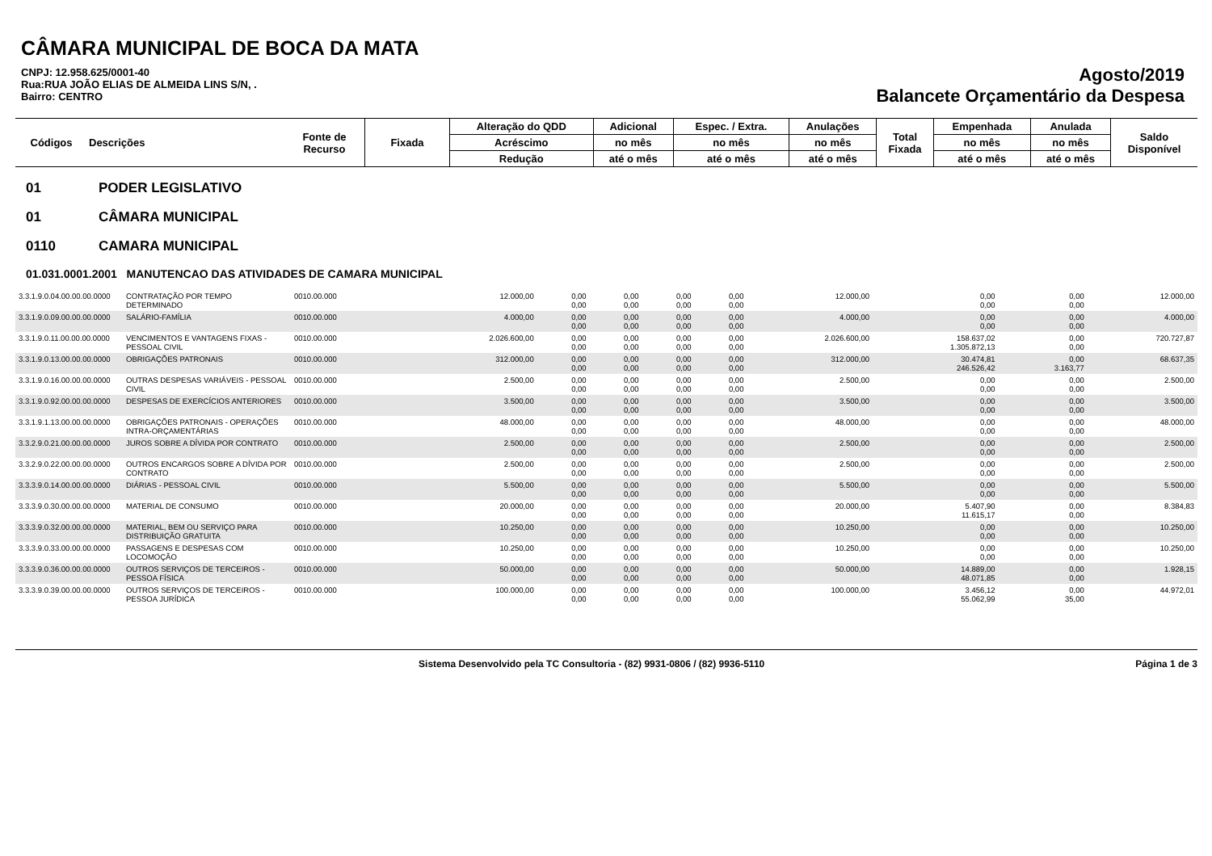CÂMARA MUNICIPAL DE BOCA DA MATA
CNPJ: 12.958.625/0001-40
Rua:RUA JOÃO ELIAS DE ALMEIDA LINS S/N, .
Bairro: CENTRO
Agosto/2019
Balancete Orçamentário da Despesa
| Códigos | Descrições | Fonte de Recurso | Fixada | Alteração do QDD | Adicional | Espec. / Extra. | Anulações | Total Fixada | Empenhada | Anulada | Saldo Disponível |
| | | | | Acréscimo | no mês | no mês | no mês | | no mês | no mês | |
| | | | | Redução | até o mês | até o mês | até o mês | | até o mês | até o mês | |
01 PODER LEGISLATIVO
01 CÂMARA MUNICIPAL
0110 CAMARA MUNICIPAL
01.031.0001.2001 MANUTENCAO DAS ATIVIDADES DE CAMARA MUNICIPAL
| 3.3.1.9.0.04.00.00.00.0000 | CONTRATAÇÃO POR TEMPO DETERMINADO | 0010.00.000 | 12.000,00 | 0,00 0,00 | 0,00 0,00 | 0,00 0,00 | 0,00 0,00 | 12.000,00 | 0,00 0,00 | 0,00 0,00 | 12.000,00 |
| 3.3.1.9.0.09.00.00.00.0000 | SALÁRIO-FAMÍLIA | 0010.00.000 | 4.000,00 | 0,00 0,00 | 0,00 0,00 | 0,00 0,00 | 0,00 0,00 | 4.000,00 | 0,00 0,00 | 0,00 0,00 | 4.000,00 |
| 3.3.1.9.0.11.00.00.00.0000 | VENCIMENTOS E VANTAGENS FIXAS - PESSOAL CIVIL | 0010.00.000 | 2.026.600,00 | 0,00 0,00 | 0,00 0,00 | 0,00 0,00 | 0,00 0,00 | 2.026.600,00 | 158.637,02 1.305.872,13 | 0,00 0,00 | 720.727,87 |
| 3.3.1.9.0.13.00.00.00.0000 | OBRIGAÇÕES PATRONAIS | 0010.00.000 | 312.000,00 | 0,00 0,00 | 0,00 0,00 | 0,00 0,00 | 0,00 0,00 | 312.000,00 | 30.474,81 246.526,42 | 0,00 3.163,77 | 68.637,35 |
| 3.3.1.9.0.16.00.00.00.0000 | OUTRAS DESPESAS VARIÁVEIS - PESSOAL CIVIL | 0010.00.000 | 2.500,00 | 0,00 0,00 | 0,00 0,00 | 0,00 0,00 | 0,00 0,00 | 2.500,00 | 0,00 0,00 | 0,00 0,00 | 2.500,00 |
| 3.3.1.9.0.92.00.00.00.0000 | DESPESAS DE EXERCÍCIOS ANTERIORES | 0010.00.000 | 3.500,00 | 0,00 0,00 | 0,00 0,00 | 0,00 0,00 | 0,00 0,00 | 3.500,00 | 0,00 0,00 | 0,00 0,00 | 3.500,00 |
| 3.3.1.9.1.13.00.00.00.0000 | OBRIGAÇÕES PATRONAIS - OPERAÇÕES INTRA-ORÇAMENTÁRIAS | 0010.00.000 | 48.000,00 | 0,00 0,00 | 0,00 0,00 | 0,00 0,00 | 0,00 0,00 | 48.000,00 | 0,00 0,00 | 0,00 0,00 | 48.000,00 |
| 3.3.2.9.0.21.00.00.00.0000 | JUROS SOBRE A DÍVIDA POR CONTRATO | 0010.00.000 | 2.500,00 | 0,00 0,00 | 0,00 0,00 | 0,00 0,00 | 0,00 0,00 | 2.500,00 | 0,00 0,00 | 0,00 0,00 | 2.500,00 |
| 3.3.2.9.0.22.00.00.00.0000 | OUTROS ENCARGOS SOBRE A DÍVIDA POR CONTRATO | 0010.00.000 | 2.500,00 | 0,00 0,00 | 0,00 0,00 | 0,00 0,00 | 0,00 0,00 | 2.500,00 | 0,00 0,00 | 0,00 0,00 | 2.500,00 |
| 3.3.3.9.0.14.00.00.00.0000 | DIÁRIAS - PESSOAL CIVIL | 0010.00.000 | 5.500,00 | 0,00 0,00 | 0,00 0,00 | 0,00 0,00 | 0,00 0,00 | 5.500,00 | 0,00 0,00 | 0,00 0,00 | 5.500,00 |
| 3.3.3.9.0.30.00.00.00.0000 | MATERIAL DE CONSUMO | 0010.00.000 | 20.000,00 | 0,00 0,00 | 0,00 0,00 | 0,00 0,00 | 0,00 0,00 | 20.000,00 | 5.407,90 11.615,17 | 0,00 0,00 | 8.384,83 |
| 3.3.3.9.0.32.00.00.00.0000 | MATERIAL, BEM OU SERVIÇO PARA DISTRIBUIÇÃO GRATUITA | 0010.00.000 | 10.250,00 | 0,00 0,00 | 0,00 0,00 | 0,00 0,00 | 0,00 0,00 | 10.250,00 | 0,00 0,00 | 0,00 0,00 | 10.250,00 |
| 3.3.3.9.0.33.00.00.00.0000 | PASSAGENS E DESPESAS COM LOCOMOÇÃO | 0010.00.000 | 10.250,00 | 0,00 0,00 | 0,00 0,00 | 0,00 0,00 | 0,00 0,00 | 10.250,00 | 0,00 0,00 | 0,00 0,00 | 10.250,00 |
| 3.3.3.9.0.36.00.00.00.0000 | OUTROS SERVIÇOS DE TERCEIROS - PESSOA FÍSICA | 0010.00.000 | 50.000,00 | 0,00 0,00 | 0,00 0,00 | 0,00 0,00 | 0,00 0,00 | 50.000,00 | 14.889,00 48.071,85 | 0,00 0,00 | 1.928,15 |
| 3.3.3.9.0.39.00.00.00.0000 | OUTROS SERVIÇOS DE TERCEIROS - PESSOA JURÍDICA | 0010.00.000 | 100.000,00 | 0,00 0,00 | 0,00 0,00 | 0,00 0,00 | 0,00 0,00 | 100.000,00 | 3.456,12 55.062,99 | 0,00 35,00 | 44.972,01 |
Sistema Desenvolvido pela TC Consultoria - (82) 9931-0806 / (82) 9936-5110 Página 1 de 3